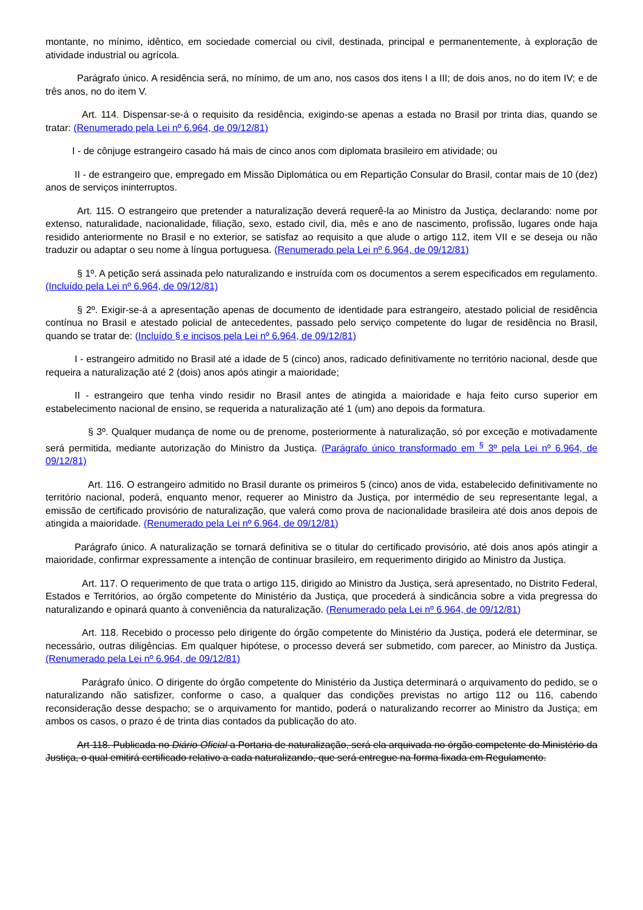montante, no mínimo, idêntico, em sociedade comercial ou civil, destinada, principal e permanentemente, à exploração de atividade industrial ou agrícola.
Parágrafo único. A residência será, no mínimo, de um ano, nos casos dos itens I a III; de dois anos, no do item IV; e de três anos, no do item V.
Art. 114. Dispensar-se-á o requisito da residência, exigindo-se apenas a estada no Brasil por trinta dias, quando se tratar: (Renumerado pela Lei nº 6.964, de 09/12/81)
I - de cônjuge estrangeiro casado há mais de cinco anos com diplomata brasileiro em atividade; ou
II - de estrangeiro que, empregado em Missão Diplomática ou em Repartição Consular do Brasil, contar mais de 10 (dez) anos de serviços ininterruptos.
Art. 115. O estrangeiro que pretender a naturalização deverá requerê-la ao Ministro da Justiça, declarando: nome por extenso, naturalidade, nacionalidade, filiação, sexo, estado civil, dia, mês e ano de nascimento, profissão, lugares onde haja residido anteriormente no Brasil e no exterior, se satisfaz ao requisito a que alude o artigo 112, item VII e se deseja ou não traduzir ou adaptar o seu nome à língua portuguesa. (Renumerado pela Lei nº 6.964, de 09/12/81)
§ 1º. A petição será assinada pelo naturalizando e instruída com os documentos a serem especificados em regulamento. (Incluído pela Lei nº 6.964, de 09/12/81)
§ 2º. Exigir-se-á a apresentação apenas de documento de identidade para estrangeiro, atestado policial de residência contínua no Brasil e atestado policial de antecedentes, passado pelo serviço competente do lugar de residência no Brasil, quando se tratar de: (Incluído § e incisos pela Lei nº 6.964, de 09/12/81)
I - estrangeiro admitido no Brasil até a idade de 5 (cinco) anos, radicado definitivamente no território nacional, desde que requeira a naturalização até 2 (dois) anos após atingir a maioridade;
II - estrangeiro que tenha vindo residir no Brasil antes de atingida a maioridade e haja feito curso superior em estabelecimento nacional de ensino, se requerida a naturalização até 1 (um) ano depois da formatura.
§ 3º. Qualquer mudança de nome ou de prenome, posteriormente à naturalização, só por exceção e motivadamente será permitida, mediante autorização do Ministro da Justiça. (Parágrafo único transformado em <sup>§</sup> 3º pela Lei nº 6.964, de 09/12/81)
Art. 116. O estrangeiro admitido no Brasil durante os primeiros 5 (cinco) anos de vida, estabelecido definitivamente no território nacional, poderá, enquanto menor, requerer ao Ministro da Justiça, por intermédio de seu representante legal, a emissão de certificado provisório de naturalização, que valerá como prova de nacionalidade brasileira até dois anos depois de atingida a maioridade. (Renumerado pela Lei nº 6.964, de 09/12/81)
Parágrafo único. A naturalização se tornará definitiva se o titular do certificado provisório, até dois anos após atingir a maioridade, confirmar expressamente a intenção de continuar brasileiro, em requerimento dirigido ao Ministro da Justiça.
Art. 117. O requerimento de que trata o artigo 115, dirigido ao Ministro da Justiça, será apresentado, no Distrito Federal, Estados e Territórios, ao órgão competente do Ministério da Justiça, que procederá à sindicância sobre a vida pregressa do naturalizando e opinará quanto à conveniência da naturalização. (Renumerado pela Lei nº 6.964, de 09/12/81)
Art. 118. Recebido o processo pelo dirigente do órgão competente do Ministério da Justiça, poderá ele determinar, se necessário, outras diligências. Em qualquer hipótese, o processo deverá ser submetido, com parecer, ao Ministro da Justiça. (Renumerado pela Lei nº 6.964, de 09/12/81)
Parágrafo único. O dirigente do órgão competente do Ministério da Justiça determinará o arquivamento do pedido, se o naturalizando não satisfizer, conforme o caso, a qualquer das condições previstas no artigo 112 ou 116, cabendo reconsideração desse despacho; se o arquivamento for mantido, poderá o naturalizando recorrer ao Ministro da Justiça; em ambos os casos, o prazo é de trinta dias contados da publicação do ato.
Art 118. Publicada no Diário Oficial a Portaria de naturalização, será ela arquivada no órgão competente do Ministério da Justiça, o qual emitirá certificado relativo a cada naturalizando, que será entregue na forma fixada em Regulamento.